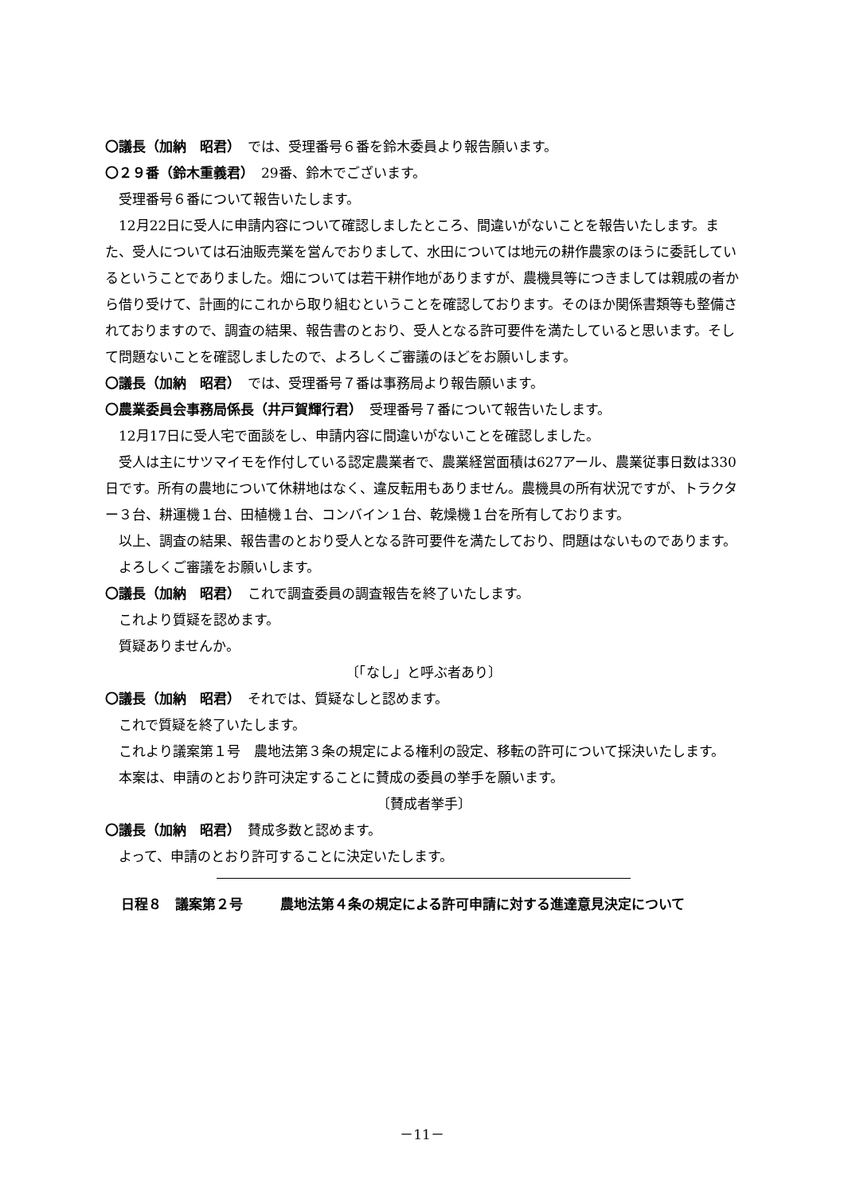〇議長（加納　昭君）　では、受理番号６番を鈴木委員より報告願います。
〇２９番（鈴木重義君）　29番、鈴木でございます。
受理番号６番について報告いたします。
12月22日に受人に申請内容について確認しましたところ、間違いがないことを報告いたします。また、受人については石油販売業を営んでおりまして、水田については地元の耕作農家のほうに委託しているということでありました。畑については若干耕作地がありますが、農機具等につきましては親戚の者から借り受けて、計画的にこれから取り組むということを確認しております。そのほか関係書類等も整備されておりますので、調査の結果、報告書のとおり、受人となる許可要件を満たしていると思います。そして問題ないことを確認しましたので、よろしくご審議のほどをお願いします。
〇議長（加納　昭君）　では、受理番号７番は事務局より報告願います。
〇農業委員会事務局係長（井戸賀輝行君）　受理番号７番について報告いたします。
12月17日に受人宅で面談をし、申請内容に間違いがないことを確認しました。
受人は主にサツマイモを作付している認定農業者で、農業経営面積は627アール、農業従事日数は330日です。所有の農地について休耕地はなく、違反転用もありません。農機具の所有状況ですが、トラクター３台、耕運機１台、田植機１台、コンバイン１台、乾燥機１台を所有しております。
以上、調査の結果、報告書のとおり受人となる許可要件を満たしており、問題はないものであります。
よろしくご審議をお願いします。
〇議長（加納　昭君）　これで調査委員の調査報告を終了いたします。
これより質疑を認めます。
質疑ありませんか。
〔「なし」と呼ぶ者あり〕
〇議長（加納　昭君）　それでは、質疑なしと認めます。
これで質疑を終了いたします。
これより議案第１号　農地法第３条の規定による権利の設定、移転の許可について採決いたします。
本案は、申請のとおり許可決定することに賛成の委員の挙手を願います。
〔賛成者挙手〕
〇議長（加納　昭君）　賛成多数と認めます。
よって、申請のとおり許可することに決定いたします。
日程８　議案第２号 農地法第４条の規定による許可申請に対する進達意見決定について
－11－